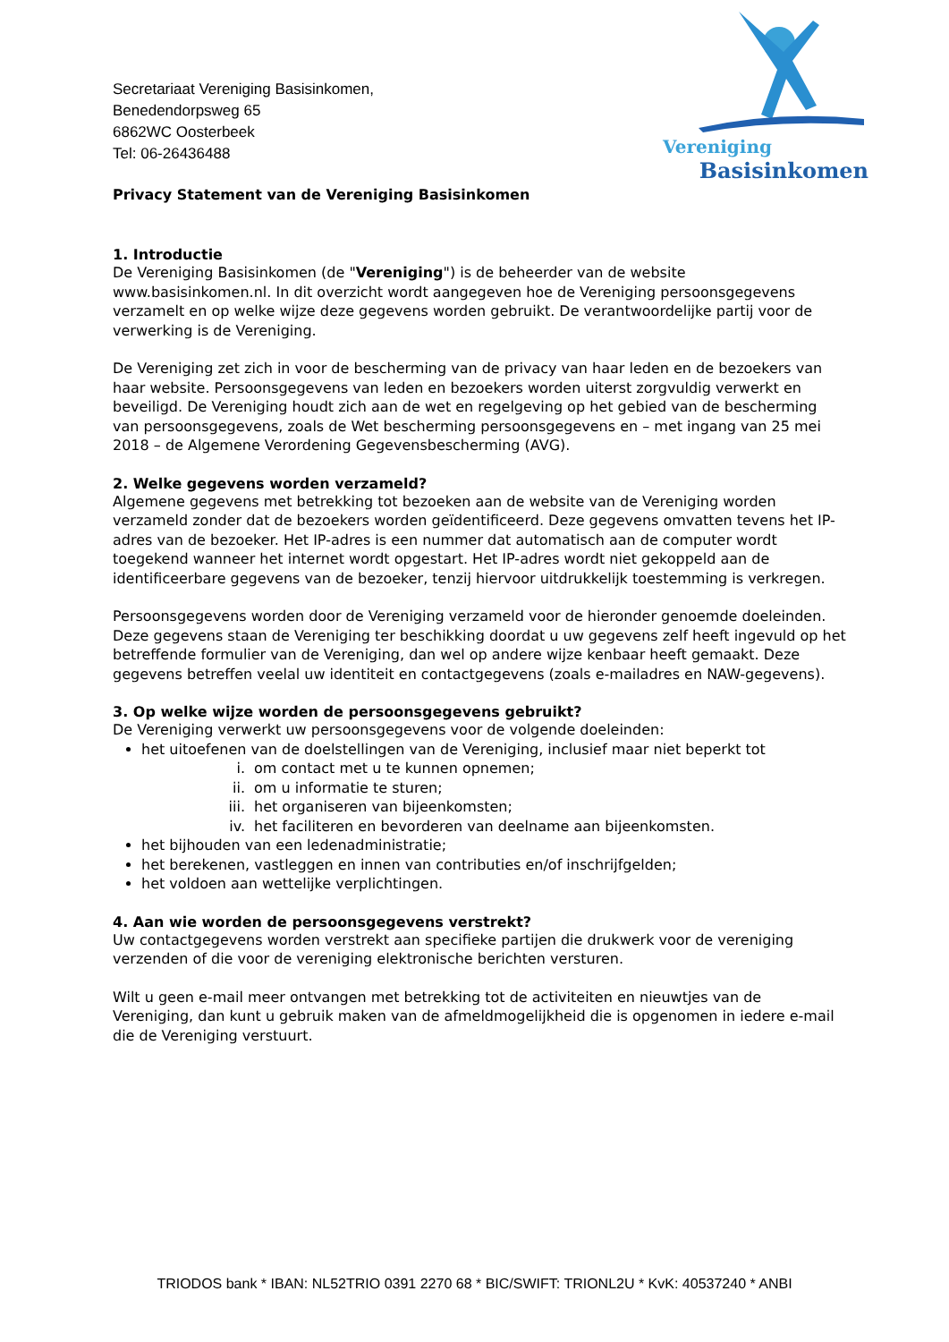Vereniging
Basisinkomen
Secretariaat Vereniging Basisinkomen,
Benedendorpsweg 65
6862WC Oosterbeek
Tel: 06-26436488
Privacy Statement van de Vereniging Basisinkomen
1. Introductie
De Vereniging Basisinkomen (de "Vereniging") is de beheerder van de website www.basisinkomen.nl. In dit overzicht wordt aangegeven hoe de Vereniging persoonsgegevens verzamelt en op welke wijze deze gegevens worden gebruikt. De verantwoordelijke partij voor de verwerking is de Vereniging.
De Vereniging zet zich in voor de bescherming van de privacy van haar leden en de bezoekers van haar website. Persoonsgegevens van leden en bezoekers worden uiterst zorgvuldig verwerkt en beveiligd. De Vereniging houdt zich aan de wet en regelgeving op het gebied van de bescherming van persoonsgegevens, zoals de Wet bescherming persoonsgegevens en – met ingang van 25 mei 2018 – de Algemene Verordening Gegevensbescherming (AVG).
2. Welke gegevens worden verzameld?
Algemene gegevens met betrekking tot bezoeken aan de website van de Vereniging worden verzameld zonder dat de bezoekers worden geïdentificeerd. Deze gegevens omvatten tevens het IP-adres van de bezoeker. Het IP-adres is een nummer dat automatisch aan de computer wordt toegekend wanneer het internet wordt opgestart. Het IP-adres wordt niet gekoppeld aan de identificeerbare gegevens van de bezoeker, tenzij hiervoor uitdrukkelijk toestemming is verkregen.
Persoonsgegevens worden door de Vereniging verzameld voor de hieronder genoemde doeleinden. Deze gegevens staan de Vereniging ter beschikking doordat u uw gegevens zelf heeft ingevuld op het betreffende formulier van de Vereniging, dan wel op andere wijze kenbaar heeft gemaakt. Deze gegevens betreffen veelal uw identiteit en contactgegevens (zoals e-mailadres en NAW-gegevens).
3. Op welke wijze worden de persoonsgegevens gebruikt?
De Vereniging verwerkt uw persoonsgegevens voor de volgende doeleinden:
het uitoefenen van de doelstellingen van de Vereniging, inclusief maar niet beperkt tot
i. om contact met u te kunnen opnemen;
ii. om u informatie te sturen;
iii. het organiseren van bijeenkomsten;
iv. het faciliteren en bevorderen van deelname aan bijeenkomsten.
het bijhouden van een ledenadministratie;
het berekenen, vastleggen en innen van contributies en/of inschrijfgelden;
het voldoen aan wettelijke verplichtingen.
4. Aan wie worden de persoonsgegevens verstrekt?
Uw contactgegevens worden verstrekt aan specifieke partijen die drukwerk voor de vereniging verzenden of die voor de vereniging elektronische berichten versturen.
Wilt u geen e-mail meer ontvangen met betrekking tot de activiteiten en nieuwtjes van de Vereniging, dan kunt u gebruik maken van de afmeldmogelijkheid die is opgenomen in iedere e-mail die de Vereniging verstuurt.
TRIODOS bank * IBAN: NL52TRIO 0391 2270 68 * BIC/SWIFT: TRIONL2U * KvK: 40537240 * ANBI